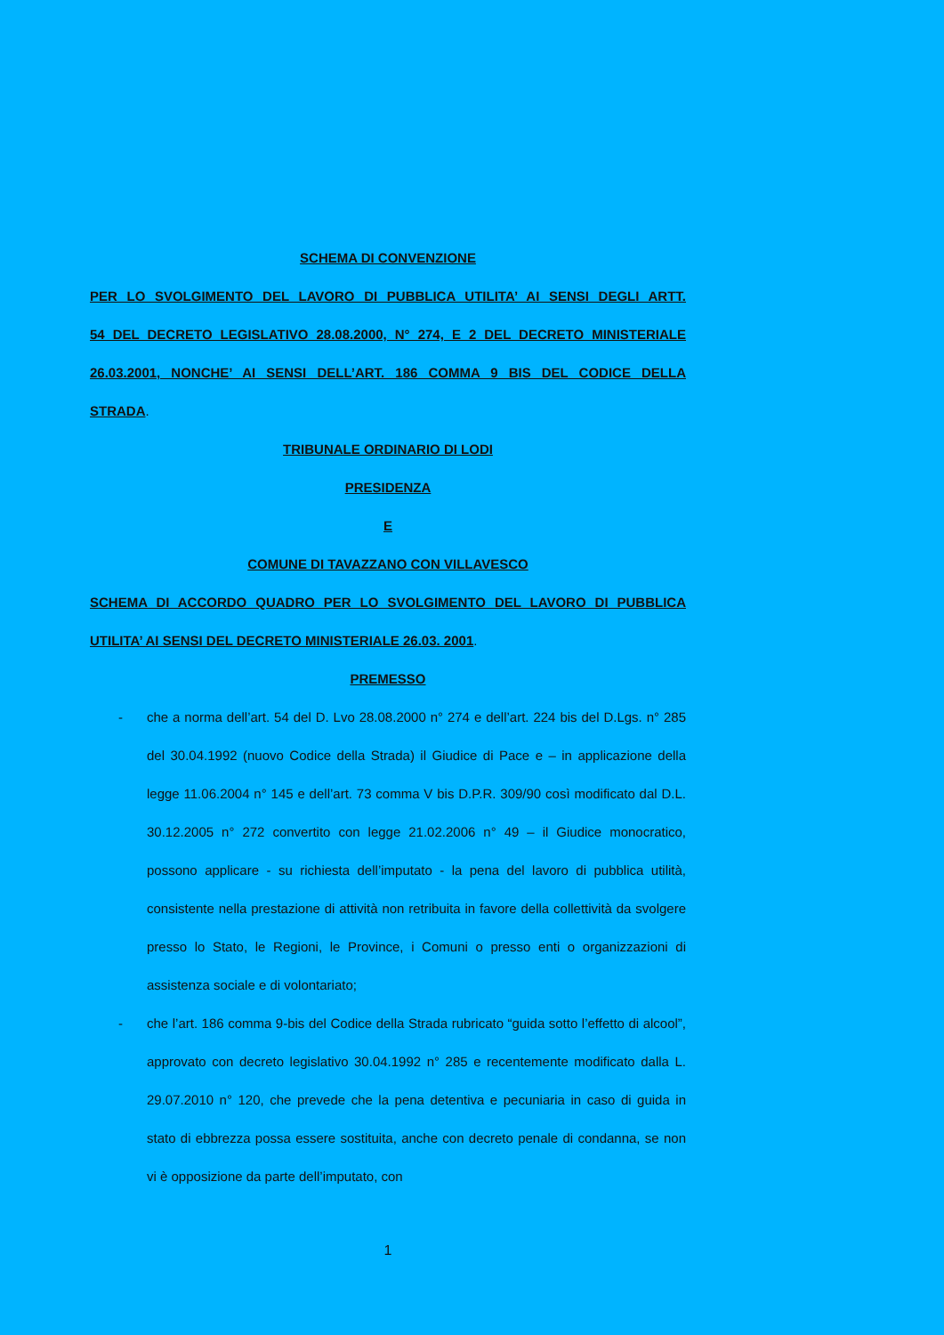SCHEMA DI CONVENZIONE
PER LO SVOLGIMENTO DEL LAVORO DI PUBBLICA UTILITA’ AI SENSI DEGLI ARTT.
54 DEL DECRETO LEGISLATIVO 28.08.2000, N° 274, E 2 DEL DECRETO MINISTERIALE
26.03.2001, NONCHE’ AI SENSI DELL’ART. 186 COMMA 9 BIS DEL CODICE DELLA
STRADA.
TRIBUNALE ORDINARIO DI LODI
PRESIDENZA
E
COMUNE DI TAVAZZANO CON VILLAVESCO
SCHEMA DI ACCORDO QUADRO PER LO SVOLGIMENTO DEL LAVORO DI PUBBLICA
UTILITA’ AI SENSI DEL DECRETO MINISTERIALE 26.03. 2001.
PREMESSO
- che a norma dell’art. 54 del D. Lvo 28.08.2000 n° 274 e dell’art. 224 bis del D.Lgs. n° 285 del 30.04.1992 (nuovo Codice della Strada) il Giudice di Pace e – in applicazione della legge 11.06.2004 n° 145 e dell’art. 73 comma V bis D.P.R. 309/90 così modificato dal D.L. 30.12.2005 n° 272 convertito con legge 21.02.2006 n° 49 – il Giudice monocratico, possono applicare - su richiesta dell’imputato - la pena del lavoro di pubblica utilità, consistente nella prestazione di attività non retribuita in favore della collettività da svolgere presso lo Stato, le Regioni, le Province, i Comuni o presso enti o organizzazioni di assistenza sociale e di volontariato;
- che l’art. 186 comma 9-bis del Codice della Strada rubricato “guida sotto l’effetto di alcool”, approvato con decreto legislativo 30.04.1992 n° 285 e recentemente modificato dalla L. 29.07.2010 n° 120, che prevede che la pena detentiva e pecuniaria in caso di guida in stato di ebbrezza possa essere sostituita, anche con decreto penale di condanna, se non vi è opposizione da parte dell’imputato, con
1